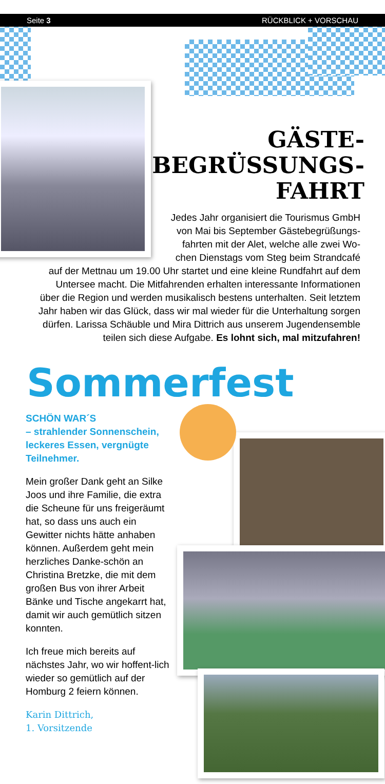Seite 3 RÜCKBLICK + VORSCHAU
GÄSTE-
BEGRÜSSUNGS-
FAHRT
Jedes Jahr organisiert die Tourismus GmbH
von Mai bis September Gästebegrüßungs-
fahrten mit der Alet, welche alle zwei Wo-
chen Dienstags vom Steg beim Strandcafé
auf der Mettnau um 19.00 Uhr startet und eine kleine Rundfahrt auf dem
Untersee macht. Die Mitfahrenden erhalten interessante Informationen
über die Region und werden musikalisch bestens unterhalten. Seit letztem
Jahr haben wir das Glück, dass wir mal wieder für die Unterhaltung sorgen
dürfen. Larissa Schäuble und Mira Dittrich aus unserem Jugendensemble
teilen sich diese Aufgabe. Es lohnt sich, mal mitzufahren!
Sommerfest
SCHÖN WAR´S
– strahlender Sonnenschein, leckeres Essen, vergnügte Teilnehmer.
Mein großer Dank geht an Silke Joos und ihre Familie, die extra die Scheune für uns freigeräumt hat, so dass uns auch ein Gewitter nichts hätte anhaben können. Außerdem geht mein herzliches Danke-schön an Christina Bretzke, die mit dem großen Bus von ihrer Arbeit Bänke und Tische angekarrt hat, damit wir auch gemütlich sitzen konnten.
Ich freue mich bereits auf nächstes Jahr, wo wir hoffent-lich wieder so gemütlich auf der Homburg 2 feiern können.
Karin Dittrich,
1. Vorsitzende